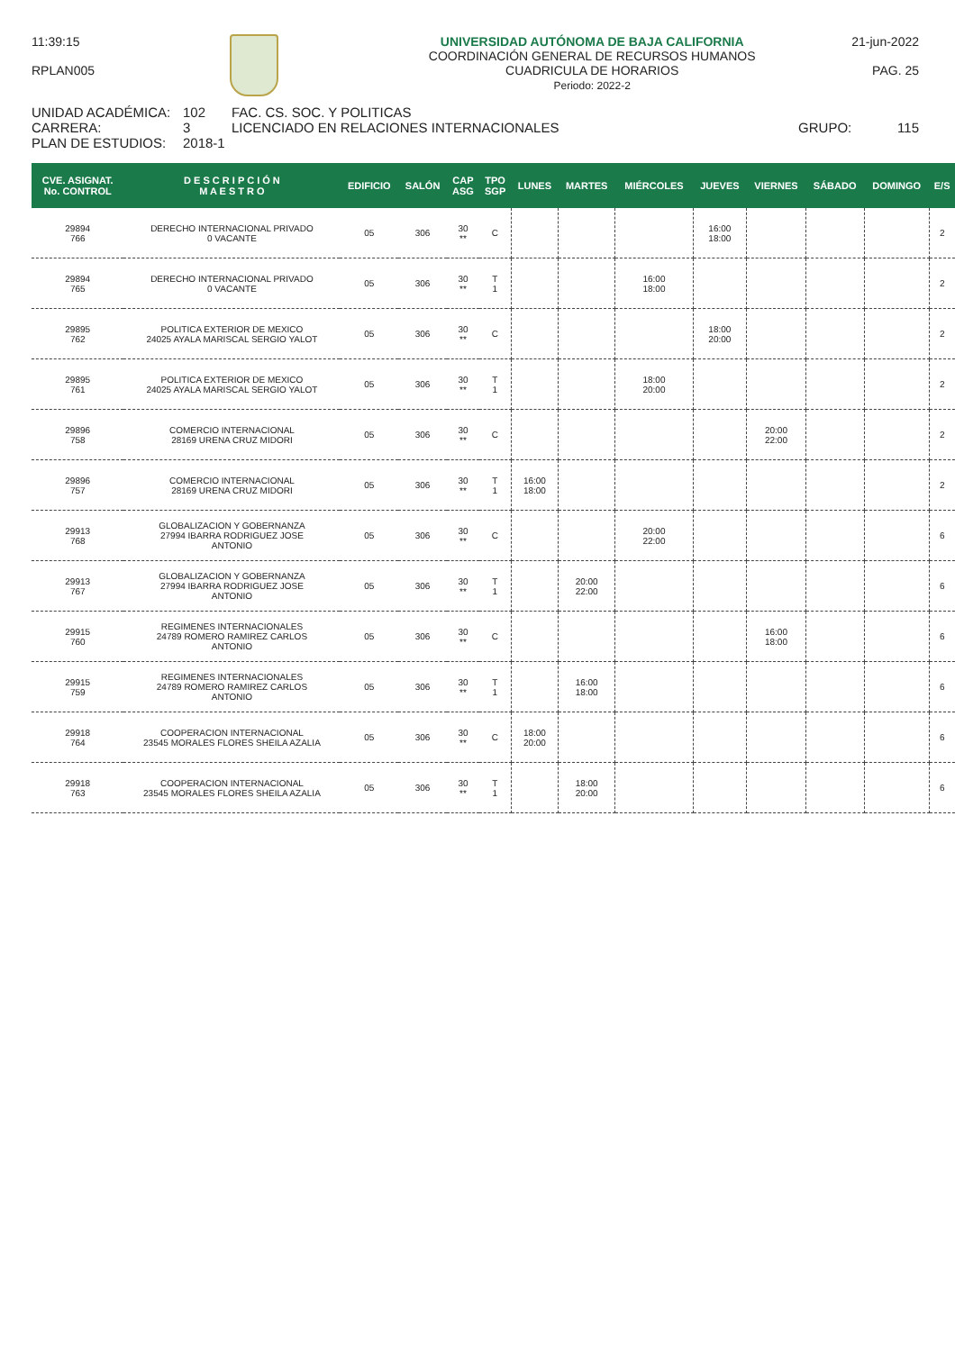11:39:15
RPLAN005
UNIVERSIDAD AUTÓNOMA DE BAJA CALIFORNIA
COORDINACIÓN GENERAL DE RECURSOS HUMANOS
CUADRICULA DE HORARIOS
Periodo: 2022-2
21-jun-2022
PAG. 25
UNIDAD ACADÉMICA: 102 FAC. CS. SOC. Y POLITICAS
CARRERA: 3 LICENCIADO EN RELACIONES INTERNACIONALES GRUPO: 115
PLAN DE ESTUDIOS: 2018-1
| CVE. ASIGNAT. No. CONTROL | D E S C R I P C I Ó N M A E S T R O | EDIFICIO | SALÓN | CAP ASG | TPO SGP | LUNES | MARTES | MIÉRCOLES | JUEVES | VIERNES | SÁBADO | DOMINGO | E/S |
| --- | --- | --- | --- | --- | --- | --- | --- | --- | --- | --- | --- | --- | --- |
| 29894 766 | DERECHO INTERNACIONAL PRIVADO 0 VACANTE | 05 | 306 | 30 ** | C | | | | 16:00 18:00 | | | | 2 |
| 29894 765 | DERECHO INTERNACIONAL PRIVADO 0 VACANTE | 05 | 306 | 30 ** | T 1 | | | 16:00 18:00 | | | | | 2 |
| 29895 762 | POLITICA EXTERIOR DE MEXICO 24025 AYALA MARISCAL SERGIO YALOT | 05 | 306 | 30 ** | C | | | | 18:00 20:00 | | | | 2 |
| 29895 761 | POLITICA EXTERIOR DE MEXICO 24025 AYALA MARISCAL SERGIO YALOT | 05 | 306 | 30 ** | T 1 | | | 18:00 20:00 | | | | | 2 |
| 29896 758 | COMERCIO INTERNACIONAL 28169 URENA CRUZ MIDORI | 05 | 306 | 30 ** | C | | | | | 20:00 22:00 | | | 2 |
| 29896 757 | COMERCIO INTERNACIONAL 28169 URENA CRUZ MIDORI | 05 | 306 | 30 ** | T 1 | 16:00 18:00 | | | | | | | 2 |
| 29913 768 | GLOBALIZACION Y GOBERNANZA 27994 IBARRA RODRIGUEZ JOSE ANTONIO | 05 | 306 | 30 ** | C | | | 20:00 22:00 | | | | | 6 |
| 29913 767 | GLOBALIZACION Y GOBERNANZA 27994 IBARRA RODRIGUEZ JOSE ANTONIO | 05 | 306 | 30 ** | T 1 | | 20:00 22:00 | | | | | | 6 |
| 29915 760 | REGIMENES INTERNACIONALES 24789 ROMERO RAMIREZ CARLOS ANTONIO | 05 | 306 | 30 ** | C | | | | | 16:00 18:00 | | | 6 |
| 29915 759 | REGIMENES INTERNACIONALES 24789 ROMERO RAMIREZ CARLOS ANTONIO | 05 | 306 | 30 ** | T 1 | | 16:00 18:00 | | | | | | 6 |
| 29918 764 | COOPERACION INTERNACIONAL 23545 MORALES FLORES SHEILA AZALIA | 05 | 306 | 30 ** | C | 18:00 20:00 | | | | | | | 6 |
| 29918 763 | COOPERACION INTERNACIONAL 23545 MORALES FLORES SHEILA AZALIA | 05 | 306 | 30 ** | T 1 | | 18:00 20:00 | | | | | | 6 |